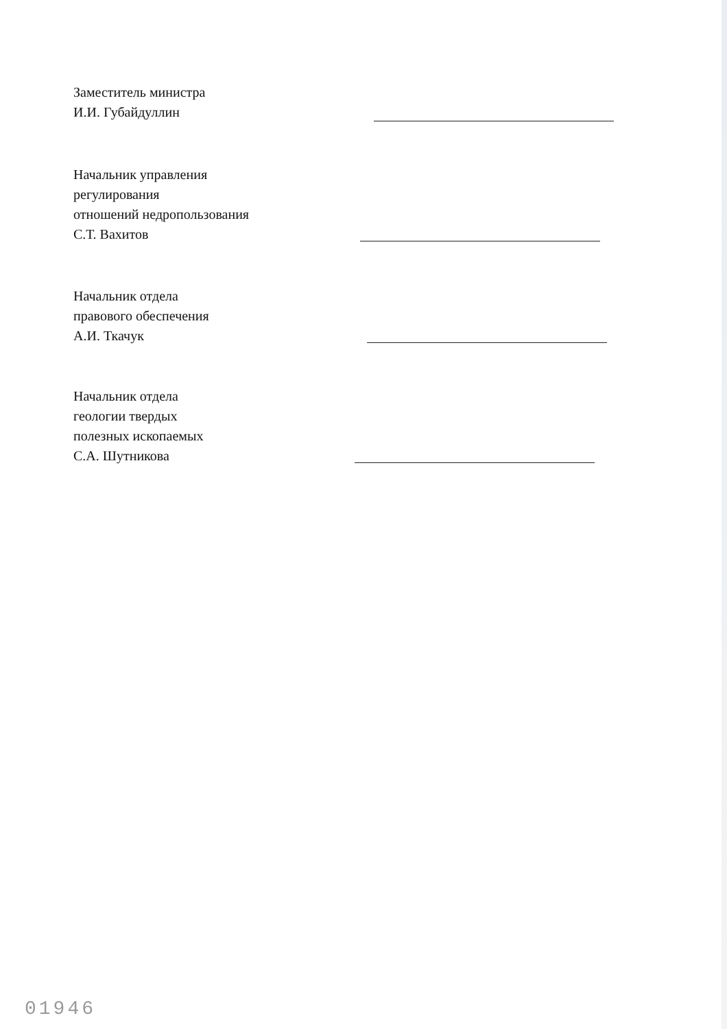Заместитель министра
И.И. Губайдуллин
Начальник управления
регулирования
отношений недропользования
С.Т. Вахитов
Начальник отдела
правового обеспечения
А.И. Ткачук
Начальник отдела
геологии твердых
полезных ископаемых
С.А. Шутникова
01946